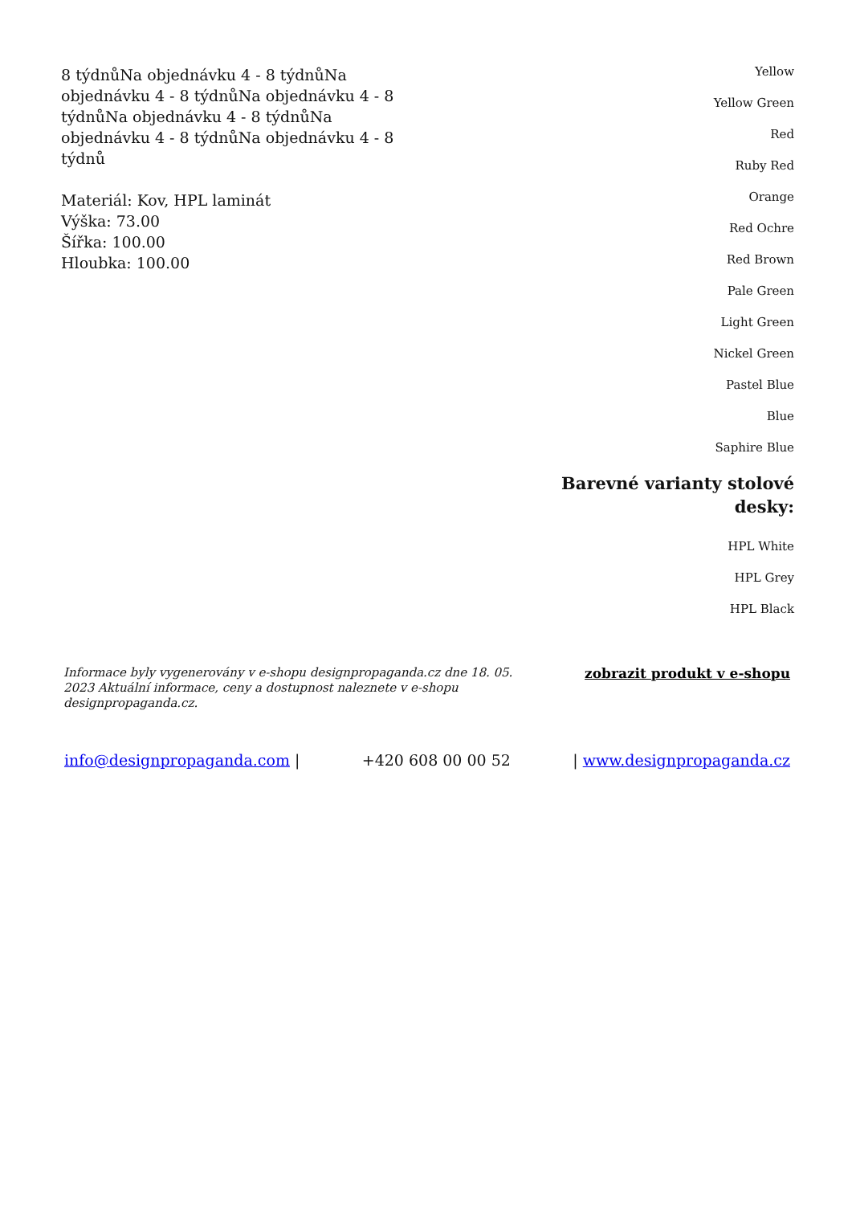8 týdnůNa objednávku 4 - 8 týdnůNa objednávku 4 - 8 týdnůNa objednávku 4 - 8 týdnůNa objednávku 4 - 8 týdnůNa objednávku 4 - 8 týdnůNa objednávku 4 - 8 týdnů
Materiál: Kov, HPL laminát
Výška: 73.00
Šířka: 100.00
Hloubka: 100.00
Yellow
Yellow Green
Red
Ruby Red
Orange
Red Ochre
Red Brown
Pale Green
Light Green
Nickel Green
Pastel Blue
Blue
Saphire Blue
Barevné varianty stolové desky:
HPL White
HPL Grey
HPL Black
Informace byly vygenerovány v e-shopu designpropaganda.cz dne 18. 05. 2023 Aktuální informace, ceny a dostupnost naleznete v e-shopu designpropaganda.cz. zobrazit produkt v e-shopu
info@designpropaganda.com | +420 608 00 00 52 | www.designpropaganda.cz